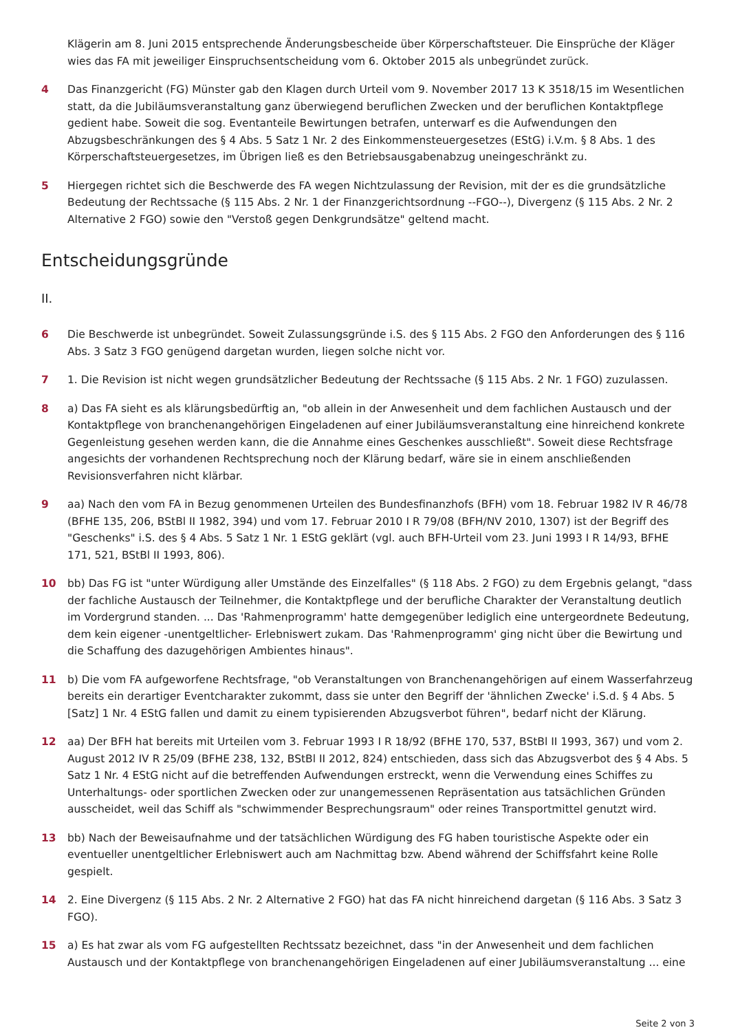Klägerin am 8. Juni 2015 entsprechende Änderungsbescheide über Körperschaftsteuer. Die Einsprüche der Kläger wies das FA mit jeweiliger Einspruchsentscheidung vom 6. Oktober 2015 als unbegründet zurück.
4 Das Finanzgericht (FG) Münster gab den Klagen durch Urteil vom 9. November 2017 13 K 3518/15 im Wesentlichen statt, da die Jubiläumsveranstaltung ganz überwiegend beruflichen Zwecken und der beruflichen Kontaktpflege gedient habe. Soweit die sog. Eventanteile Bewirtungen betrafen, unterwarf es die Aufwendungen den Abzugsbeschränkungen des § 4 Abs. 5 Satz 1 Nr. 2 des Einkommensteuergesetzes (EStG) i.V.m. § 8 Abs. 1 des Körperschaftsteuergesetzes, im Übrigen ließ es den Betriebsausgabenabzug uneingeschränkt zu.
5 Hiergegen richtet sich die Beschwerde des FA wegen Nichtzulassung der Revision, mit der es die grundsätzliche Bedeutung der Rechtssache (§ 115 Abs. 2 Nr. 1 der Finanzgerichtsordnung --FGO--), Divergenz (§ 115 Abs. 2 Nr. 2 Alternative 2 FGO) sowie den "Verstoß gegen Denkgrundsätze" geltend macht.
Entscheidungsgründe
II.
6 Die Beschwerde ist unbegründet. Soweit Zulassungsgründe i.S. des § 115 Abs. 2 FGO den Anforderungen des § 116 Abs. 3 Satz 3 FGO genügend dargetan wurden, liegen solche nicht vor.
7 1. Die Revision ist nicht wegen grundsätzlicher Bedeutung der Rechtssache (§ 115 Abs. 2 Nr. 1 FGO) zuzulassen.
8 a) Das FA sieht es als klärungsbedürftig an, "ob allein in der Anwesenheit und dem fachlichen Austausch und der Kontaktpflege von branchenangehörigen Eingeladenen auf einer Jubiläumsveranstaltung eine hinreichend konkrete Gegenleistung gesehen werden kann, die die Annahme eines Geschenkes ausschließt". Soweit diese Rechtsfrage angesichts der vorhandenen Rechtsprechung noch der Klärung bedarf, wäre sie in einem anschließenden Revisionsverfahren nicht klärbar.
9 aa) Nach den vom FA in Bezug genommenen Urteilen des Bundesfinanzhofs (BFH) vom 18. Februar 1982 IV R 46/78 (BFHE 135, 206, BStBl II 1982, 394) und vom 17. Februar 2010 I R 79/08 (BFH/NV 2010, 1307) ist der Begriff des "Geschenks" i.S. des § 4 Abs. 5 Satz 1 Nr. 1 EStG geklärt (vgl. auch BFH-Urteil vom 23. Juni 1993 I R 14/93, BFHE 171, 521, BStBl II 1993, 806).
10 bb) Das FG ist "unter Würdigung aller Umstände des Einzelfalles" (§ 118 Abs. 2 FGO) zu dem Ergebnis gelangt, "dass der fachliche Austausch der Teilnehmer, die Kontaktpflege und der berufliche Charakter der Veranstaltung deutlich im Vordergrund standen. ... Das 'Rahmenprogramm' hatte demgegenüber lediglich eine untergeordnete Bedeutung, dem kein eigener -unentgeltlicher- Erlebniswert zukam. Das 'Rahmenprogramm' ging nicht über die Bewirtung und die Schaffung des dazugehörigen Ambientes hinaus".
11 b) Die vom FA aufgeworfene Rechtsfrage, "ob Veranstaltungen von Branchenangehörigen auf einem Wasserfahrzeug bereits ein derartiger Eventcharakter zukommt, dass sie unter den Begriff der 'ähnlichen Zwecke' i.S.d. § 4 Abs. 5 [Satz] 1 Nr. 4 EStG fallen und damit zu einem typisierenden Abzugsverbot führen", bedarf nicht der Klärung.
12 aa) Der BFH hat bereits mit Urteilen vom 3. Februar 1993 I R 18/92 (BFHE 170, 537, BStBl II 1993, 367) und vom 2. August 2012 IV R 25/09 (BFHE 238, 132, BStBl II 2012, 824) entschieden, dass sich das Abzugsverbot des § 4 Abs. 5 Satz 1 Nr. 4 EStG nicht auf die betreffenden Aufwendungen erstreckt, wenn die Verwendung eines Schiffes zu Unterhaltungs- oder sportlichen Zwecken oder zur unangemessenen Repräsentation aus tatsächlichen Gründen ausscheidet, weil das Schiff als "schwimmender Besprechungsraum" oder reines Transportmittel genutzt wird.
13 bb) Nach der Beweisaufnahme und der tatsächlichen Würdigung des FG haben touristische Aspekte oder ein eventueller unentgeltlicher Erlebniswert auch am Nachmittag bzw. Abend während der Schiffsfahrt keine Rolle gespielt.
14 2. Eine Divergenz (§ 115 Abs. 2 Nr. 2 Alternative 2 FGO) hat das FA nicht hinreichend dargetan (§ 116 Abs. 3 Satz 3 FGO).
15 a) Es hat zwar als vom FG aufgestellten Rechtssatz bezeichnet, dass "in der Anwesenheit und dem fachlichen Austausch und der Kontaktpflege von branchenangehörigen Eingeladenen auf einer Jubiläumsveranstaltung ... eine
Seite 2 von 3